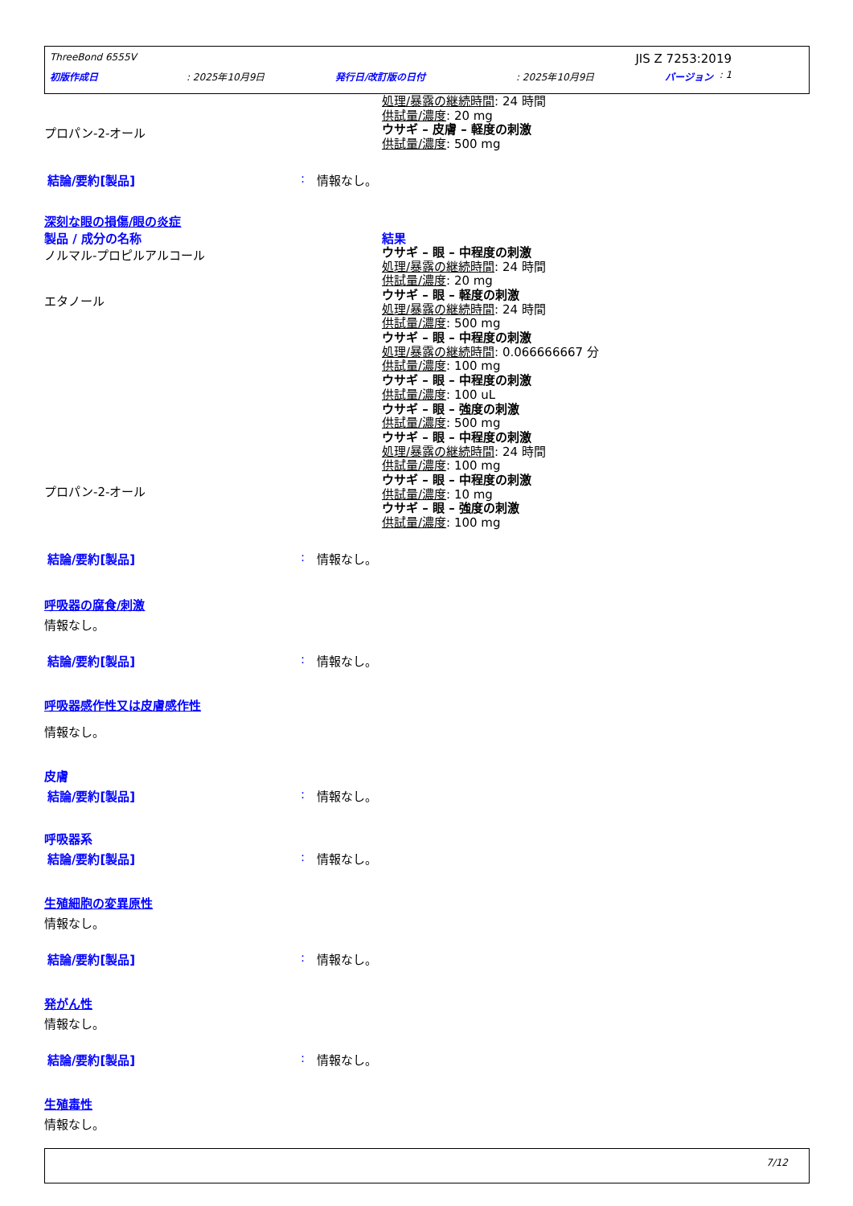ThreeBond 6555V JIS Z 7253:2019
初版作成日: 2025年10月9日 発行日/改訂版の日付: 2025年10月9日 バージョン : 1
プロパン-2-オール
処理/暴露の継続時間: 24 時間
供試量/濃度: 20 mg
ウサギ – 皮膚 – 軽度の刺激
供試量/濃度: 500 mg
結論/要約[製品]: 情報なし。
深刻な眼の損傷/眼の炎症
製品 / 成分の名称 結果
ノルマル-プロピルアルコール
エタノール
プロパン-2-オール
ウサギ – 眼 – 中程度の刺激
処理/暴露の継続時間: 24 時間
供試量/濃度: 20 mg
ウサギ – 眼 – 軽度の刺激
処理/暴露の継続時間: 24 時間
供試量/濃度: 500 mg
ウサギ – 眼 – 中程度の刺激
処理/暴露の継続時間: 0.066666667 分
供試量/濃度: 100 mg
ウサギ – 眼 – 中程度の刺激
供試量/濃度: 100 uL
ウサギ – 眼 – 強度の刺激
供試量/濃度: 500 mg
ウサギ – 眼 – 中程度の刺激
処理/暴露の継続時間: 24 時間
供試量/濃度: 100 mg
ウサギ – 眼 – 中程度の刺激
供試量/濃度: 10 mg
ウサギ – 眼 – 強度の刺激
供試量/濃度: 100 mg
結論/要約[製品]: 情報なし。
呼吸器の腐食/刺激
情報なし。
結論/要約[製品]: 情報なし。
呼吸器感作性又は皮膚感作性
情報なし。
皮膚
結論/要約[製品]: 情報なし。
呼吸器系
結論/要約[製品]: 情報なし。
生殖細胞の変異原性
情報なし。
結論/要約[製品]: 情報なし。
発がん性
情報なし。
結論/要約[製品]: 情報なし。
生殖毒性
情報なし。
7/12